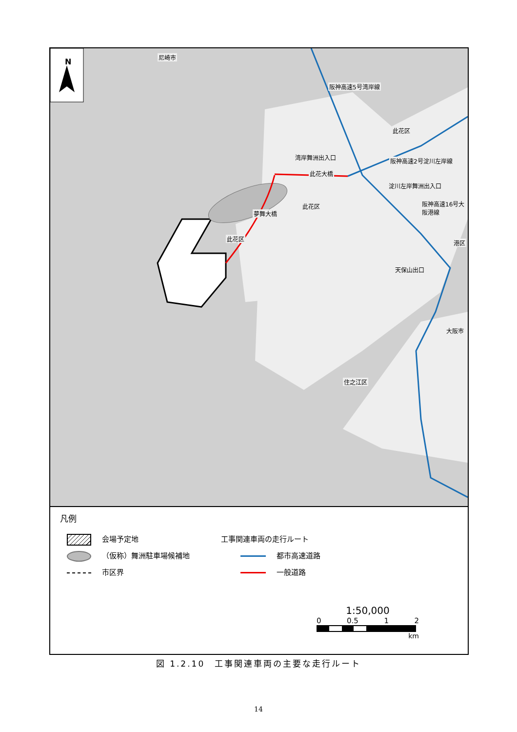N
阪神高速5号湾岸線
湾岸舞洲出入口
此花大橋
阪神高速2号淀川左岸線
此花区
淀川左岸舞洲出入口
此花区
夢舞大橋
此花区
阪神高速16号大阪港線
港区
天保山出口
大阪市
住之江区
尼崎市
凡例
会場予定地
（仮称）舞洲駐車場候補地
市区界
工事関連車両の走行ルート
都市高速道路
一般道路
1:50,000
0 0.5 1 2
km
図 1.2.10　工事関連車両の主要な走行ルート
14